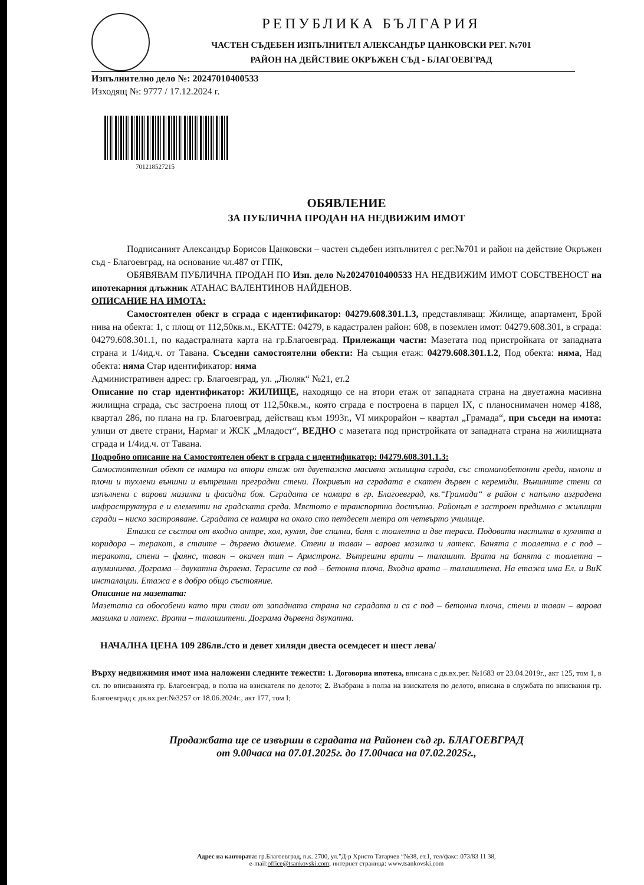РЕПУБЛИКА БЪЛГАРИЯ
ЧАСТЕН СЪДЕБЕН ИЗПЪЛНИТЕЛ АЛЕКСАНДЪР ЦАНКОВСКИ РЕГ. №701
РАЙОН НА ДЕЙСТВИЕ ОКРЪЖЕН СЪД - БЛАГОЕВГРАД
Изпълнително дело №: 20247010400533
Изходящ №: 9777 / 17.12.2024 г.
701218527215
ОБЯВЛЕНИЕ
ЗА ПУБЛИЧНА ПРОДАН НА НЕДВИЖИМ ИМОТ
Подписаният Александър Борисов Цанковски – частен съдебен изпълнител с рег.№701 и район на действие Окръжен съд - Благоевград, на основание чл.487 от ГПК,
ОБЯВЯВАМ ПУБЛИЧНА ПРОДАН ПО Изп. дело №20247010400533 НА НЕДВИЖИМ ИМОТ СОБСТВЕНОСТ на ипотекарния длъжник АТАНАС ВАЛЕНТИНОВ НАЙДЕНОВ.
ОПИСАНИЕ НА ИМОТА:
Самостоятелен обект в сграда с идентификатор: 04279.608.301.1.3, представляващ: Жилище, апартамент, Брой нива на обекта: 1, с площ от 112,50кв.м., ЕКАТТЕ: 04279, в кадастрален район: 608, в поземлен имот: 04279.608.301, в сграда: 04279.608.301.1, по кадастралната карта на гр.Благоевград. Прилежащи части: Мазетата под пристройката от западната страна и 1/4ид.ч. от Тавана. Съседни самостоятелни обекти: На същия етаж: 04279.608.301.1.2, Под обекта: няма, Над обекта: няма Стар идентификатор: няма
Административен адрес: гр. Благоевград, ул. „Люляк“ №21, ет.2
Описание по стар идентификатор: ЖИЛИЩЕ, находящо се на втори етаж от западната страна на двуетажна масивна жилищна сграда, със застроена площ от 112,50кв.м., която сграда е построена в парцел IX, с планоснимачен номер 4188, квартал 286, по плана на гр. Благоевград, действащ към 1993г., VI микрорайон – квартал „Грамада“, при съседи на имота: улици от двете страни, Нармаг и ЖСК „Младост“, ВЕДНО с мазетата под пристройката от западната страна на жилищната сграда и 1/4ид.ч. от Тавана.
Подробно описание на Самостоятелен обект в сграда с идентификатор: 04279.608.301.1.3:
Самостоятелния обект се намира на втори етаж от двуетажна масивна жилищна сграда, със стоманобетонни греди, колони и плочи и тухлени външни и вътрешни преградни стени. Покривът на сградата е скатен дървен с керемиди. Външните стени са изпълнени с варова мазилка и фасадна боя. Сградата се намира в гр. Благоевград, кв.“Грамада“ в район с напълно изградена инфраструктура е и елементи на градската среда. Мястото е транспортно достъпно. Районът е застроен предимно с жилищни сгради – ниско застрояване. Сградата се намира на около сто петдесет метра от четвърто училище.
Етажа се състои от входно антре, хол, кухня, две спални, баня с тоалетна и две тераси. Подовата настилка в кухнята и коридора – теракот, в стаите – дървено дюшеме. Стени и таван – варова мазилка и латекс. Банята с тоалетна е с под – теракота, стени – фаянс, таван – окачен тип – Армстронг. Вътрешни врати – талашит. Врата на банята с тоалетна – алуминиева. Дограма – двукатна дървена. Терасите са под – бетонна плоча. Входна врата – талашитена. На етажа има Ел. и ВиК инсталации. Етажа е в добро общо състояние.
Описание на мазетата:
Мазетата са обособени като три стаи от западната страна на сградата и са с под – бетонна плоча, стени и таван – варова мазилка и латекс. Врати – талашитени. Дограма дървена двукатна.
НАЧАЛНА ЦЕНА 109 286лв./сто и девет хиляди двеста осемдесет и шест лева/
Върху недвижимия имот има наложени следните тежести: 1. Договорна ипотека, вписана с дв.вх.рег. №1683 от 23.04.2019г., акт 125, том 1, в сл. по вписванията гр. Благоевград, в полза на взискателя по делото; 2. Възбрана в полза на взискателя по делото, вписана в службата по вписвания гр. Благоевград с дв.вх.рег.№3257 от 18.06.2024г., акт 177, том I;
Продажбата ще се извърши в сградата на Районен съд гр. БЛАГОЕВГРАД
от 9.00часа на 07.01.2025г. до 17.00часа на 07.02.2025г.,
Адрес на кантората: гр.Благоевград, п.к. 2700, ул.”Д-р Христо Татарчев “№38, ет.1, тел/факс: 073/83 11 38,
e-mail:office@tsankovski.com; интернет страница: www.tsankovski.com